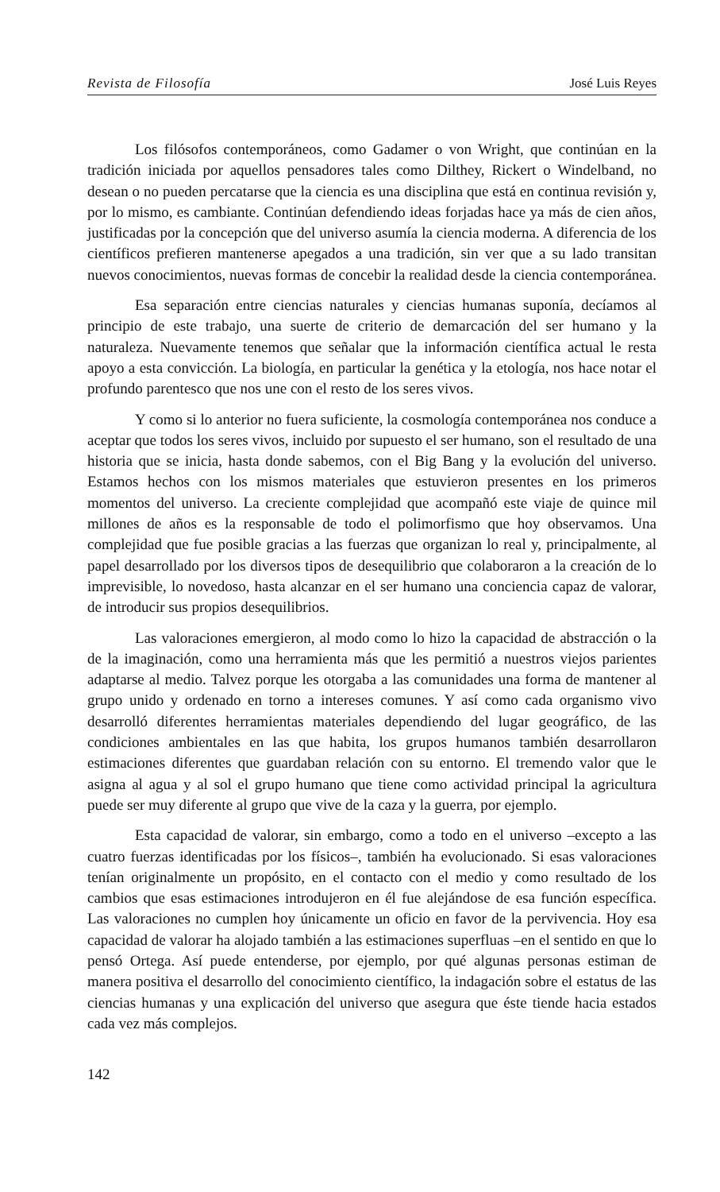Revista de Filosofía José Luis Reyes
Los filósofos contemporáneos, como Gadamer o von Wright, que continúan en la tradición iniciada por aquellos pensadores tales como Dilthey, Rickert o Windelband, no desean o no pueden percatarse que la ciencia es una disciplina que está en continua revisión y, por lo mismo, es cambiante. Continúan defendiendo ideas forjadas hace ya más de cien años, justificadas por la concepción que del universo asumía la ciencia moderna. A diferencia de los científicos prefieren mantenerse apegados a una tradición, sin ver que a su lado transitan nuevos conocimientos, nuevas formas de concebir la realidad desde la ciencia contemporánea.
Esa separación entre ciencias naturales y ciencias humanas suponía, decíamos al principio de este trabajo, una suerte de criterio de demarcación del ser humano y la naturaleza. Nuevamente tenemos que señalar que la información científica actual le resta apoyo a esta convicción. La biología, en particular la genética y la etología, nos hace notar el profundo parentesco que nos une con el resto de los seres vivos.
Y como si lo anterior no fuera suficiente, la cosmología contemporánea nos conduce a aceptar que todos los seres vivos, incluido por supuesto el ser humano, son el resultado de una historia que se inicia, hasta donde sabemos, con el Big Bang y la evolución del universo. Estamos hechos con los mismos materiales que estuvieron presentes en los primeros momentos del universo. La creciente complejidad que acompañó este viaje de quince mil millones de años es la responsable de todo el polimorfismo que hoy observamos. Una complejidad que fue posible gracias a las fuerzas que organizan lo real y, principalmente, al papel desarrollado por los diversos tipos de desequilibrio que colaboraron a la creación de lo imprevisible, lo novedoso, hasta alcanzar en el ser humano una conciencia capaz de valorar, de introducir sus propios desequilibrios.
Las valoraciones emergieron, al modo como lo hizo la capacidad de abstracción o la de la imaginación, como una herramienta más que les permitió a nuestros viejos parientes adaptarse al medio. Talvez porque les otorgaba a las comunidades una forma de mantener al grupo unido y ordenado en torno a intereses comunes. Y así como cada organismo vivo desarrolló diferentes herramientas materiales dependiendo del lugar geográfico, de las condiciones ambientales en las que habita, los grupos humanos también desarrollaron estimaciones diferentes que guardaban relación con su entorno. El tremendo valor que le asigna al agua y al sol el grupo humano que tiene como actividad principal la agricultura puede ser muy diferente al grupo que vive de la caza y la guerra, por ejemplo.
Esta capacidad de valorar, sin embargo, como a todo en el universo –excepto a las cuatro fuerzas identificadas por los físicos–, también ha evolucionado. Si esas valoraciones tenían originalmente un propósito, en el contacto con el medio y como resultado de los cambios que esas estimaciones introdujeron en él fue alejándose de esa función específica. Las valoraciones no cumplen hoy únicamente un oficio en favor de la pervivencia. Hoy esa capacidad de valorar ha alojado también a las estimaciones superfluas –en el sentido en que lo pensó Ortega. Así puede entenderse, por ejemplo, por qué algunas personas estiman de manera positiva el desarrollo del conocimiento científico, la indagación sobre el estatus de las ciencias humanas y una explicación del universo que asegura que éste tiende hacia estados cada vez más complejos.
142